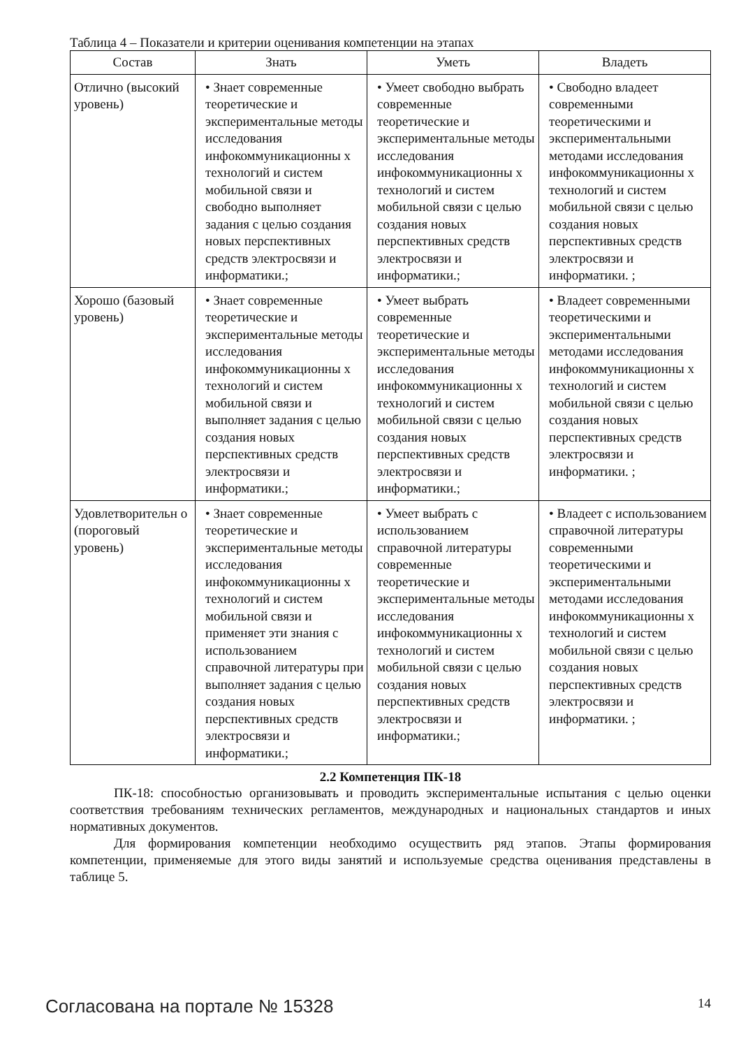Таблица 4 – Показатели и критерии оценивания компетенции на этапах
| Состав | Знать | Уметь | Владеть |
| --- | --- | --- | --- |
| Отлично (высокий уровень) | • Знает современные теоретические и экспериментальные методы исследования инфокоммуникационны х технологий и систем мобильной связи и свободно выполняет задания с целью создания новых перспективных средств электросвязи и информатики.; | • Умеет свободно выбрать современные теоретические и экспериментальные методы исследования инфокоммуникационны х технологий и систем мобильной связи с целью создания новых перспективных средств электросвязи и информатики.; | • Свободно владеет современными теоретическими и экспериментальными методами исследования инфокоммуникационны х технологий и систем мобильной связи с целью создания новых перспективных средств электросвязи и информатики. ; |
| Хорошо (базовый уровень) | • Знает современные теоретические и экспериментальные методы исследования инфокоммуникационны х технологий и систем мобильной связи и выполняет задания с целью создания новых перспективных средств электросвязи и информатики.; | • Умеет выбрать современные теоретические и экспериментальные методы исследования инфокоммуникационны х технологий и систем мобильной связи с целью создания новых перспективных средств электросвязи и информатики.; | • Владеет современными теоретическими и экспериментальными методами исследования инфокоммуникационны х технологий и систем мобильной связи с целью создания новых перспективных средств электросвязи и информатики. ; |
| Удовлетворительн о (пороговый уровень) | • Знает современные теоретические и экспериментальные методы исследования инфокоммуникационны х технологий и систем мобильной связи и применяет эти знания с использованием справочной литературы при выполняет задания с целью создания новых перспективных средств электросвязи и информатики.; | • Умеет выбрать с использованием справочной литературы современные теоретические и экспериментальные методы исследования инфокоммуникационны х технологий и систем мобильной связи с целью создания новых перспективных средств электросвязи и информатики.; | • Владеет с использованием справочной литературы современными теоретическими и экспериментальными методами исследования инфокоммуникационны х технологий и систем мобильной связи с целью создания новых перспективных средств электросвязи и информатики. ; |
2.2 Компетенция ПК-18
ПК-18: способностью организовывать и проводить экспериментальные испытания с целью оценки соответствия требованиям технических регламентов, международных и национальных стандартов и иных нормативных документов.
Для формирования компетенции необходимо осуществить ряд этапов. Этапы формирования компетенции, применяемые для этого виды занятий и используемые средства оценивания представлены в таблице 5.
Согласована на портале № 15328 14